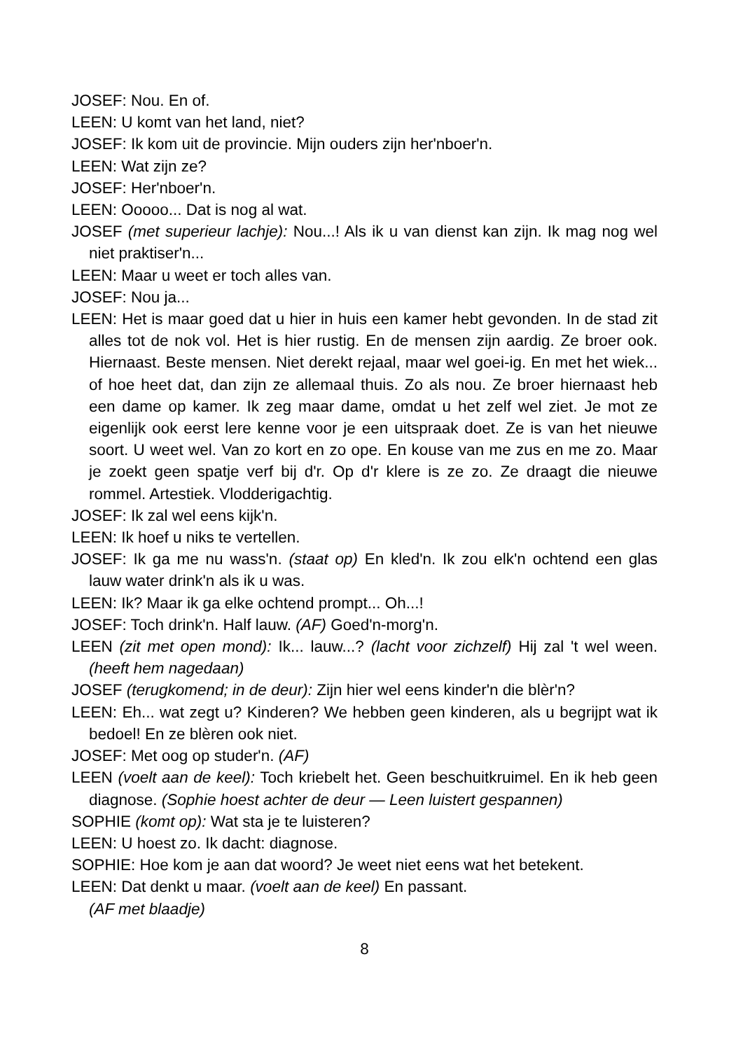JOSEF: Nou. En of.
LEEN: U komt van het land, niet?
JOSEF: Ik kom uit de provincie. Mijn ouders zijn her'nboer'n.
LEEN: Wat zijn ze?
JOSEF: Her'nboer'n.
LEEN: Ooooo... Dat is nog al wat.
JOSEF (met superieur lachje): Nou...! Als ik u van dienst kan zijn. Ik mag nog wel niet praktiser'n...
LEEN: Maar u weet er toch alles van.
JOSEF: Nou ja...
LEEN: Het is maar goed dat u hier in huis een kamer hebt gevonden. In de stad zit alles tot de nok vol. Het is hier rustig. En de mensen zijn aardig. Ze broer ook. Hiernaast. Beste mensen. Niet derekt rejaal, maar wel goei-ig. En met het wiek... of hoe heet dat, dan zijn ze allemaal thuis. Zo als nou. Ze broer hiernaast heb een dame op kamer. Ik zeg maar dame, omdat u het zelf wel ziet. Je mot ze eigenlijk ook eerst lere kenne voor je een uitspraak doet. Ze is van het nieuwe soort. U weet wel. Van zo kort en zo ope. En kouse van me zus en me zo. Maar je zoekt geen spatje verf bij d'r. Op d'r klere is ze zo. Ze draagt die nieuwe rommel. Artestiek. Vlodderigachtig.
JOSEF: Ik zal wel eens kijk'n.
LEEN: Ik hoef u niks te vertellen.
JOSEF: Ik ga me nu wass'n. (staat op) En kled'n. Ik zou elk'n ochtend een glas lauw water drink'n als ik u was.
LEEN: Ik? Maar ik ga elke ochtend prompt... Oh...!
JOSEF: Toch drink'n. Half lauw. (AF) Goed'n-morg'n.
LEEN (zit met open mond): Ik... lauw...? (lacht voor zichzelf) Hij zal 't wel ween. (heeft hem nagedaan)
JOSEF (terugkomend; in de deur): Zijn hier wel eens kinder'n die blèr'n?
LEEN: Eh... wat zegt u? Kinderen? We hebben geen kinderen, als u begrijpt wat ik bedoel! En ze blèren ook niet.
JOSEF: Met oog op studer'n. (AF)
LEEN (voelt aan de keel): Toch kriebelt het. Geen beschuitkruimel. En ik heb geen diagnose. (Sophie hoest achter de deur — Leen luistert gespannen)
SOPHIE (komt op): Wat sta je te luisteren?
LEEN: U hoest zo. Ik dacht: diagnose.
SOPHIE: Hoe kom je aan dat woord? Je weet niet eens wat het betekent.
LEEN: Dat denkt u maar. (voelt aan de keel) En passant.
(AF met blaadje)
8